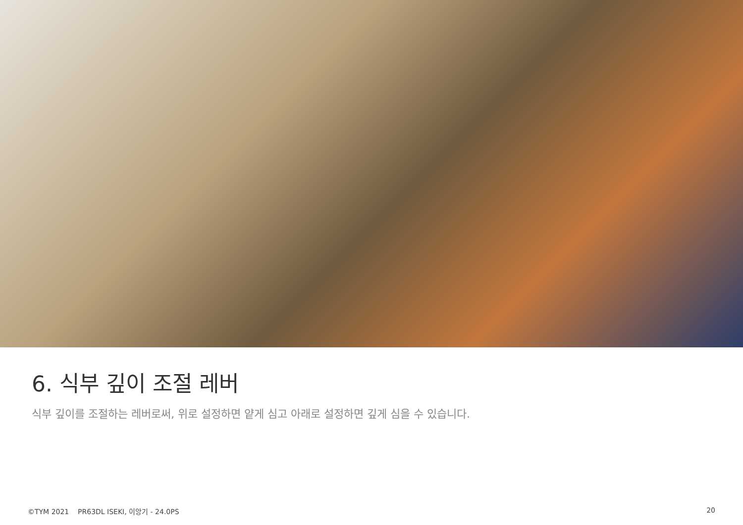6. 식부 깊이 조절 레버
식부 깊이를 조절하는 레버로써, 위로 설정하면 얕게 심고 아래로 설정하면 깊게 심을 수 있습니다.
©TYM 2021 PR63DL ISEKI, 이앙기 - 24.0PS 20